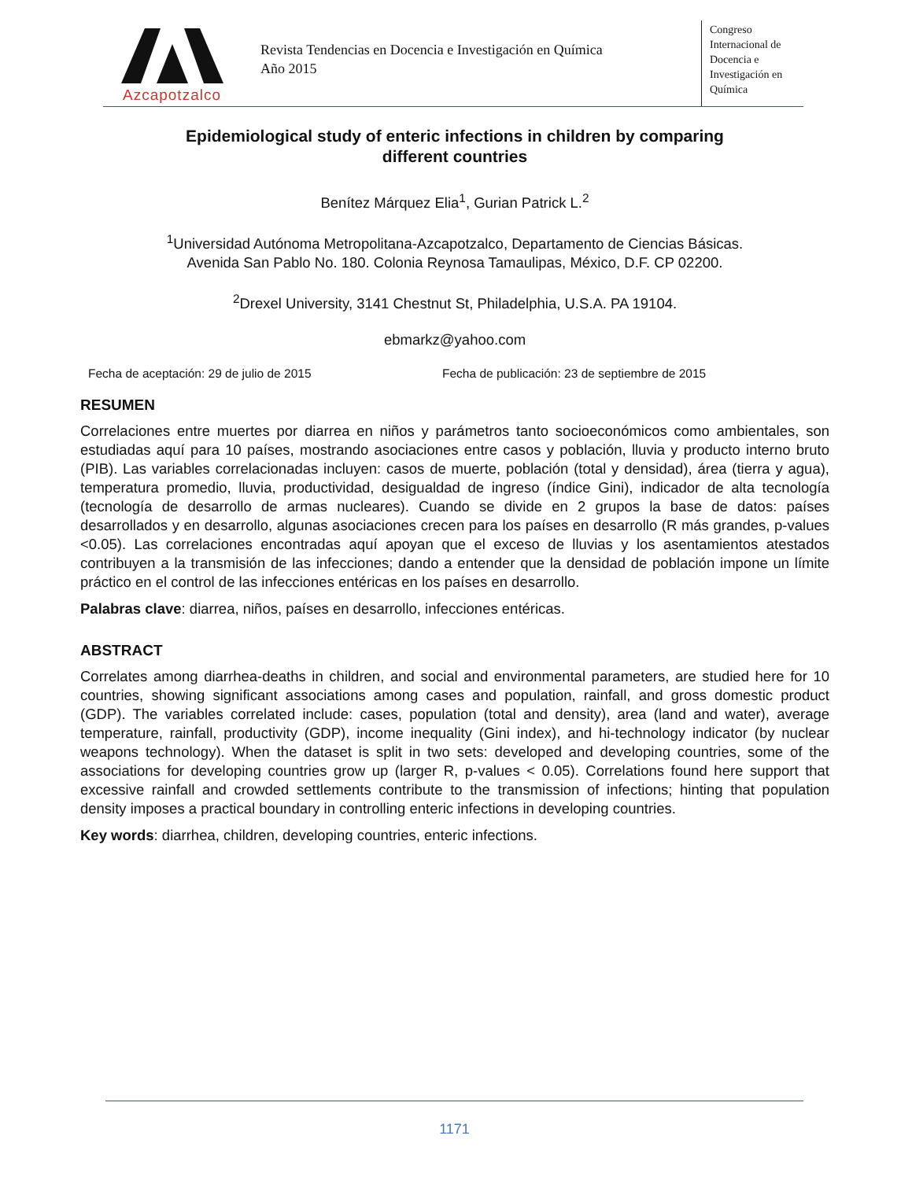Azcapotzalco
Revista Tendencias en Docencia e Investigación en Química
Año 2015
Congreso
Internacional de
Docencia e
Investigación en
Química
Epidemiological study of enteric infections in children by comparing
different countries
Benítez Márquez Elia<sup>1</sup>, Gurian Patrick L.<sup>2</sup>
<sup>1</sup> Universidad Autónoma Metropolitana-Azcapotzalco, Departamento de Ciencias Básicas.
Avenida San Pablo No. 180. Colonia Reynosa Tamaulipas, México, D.F. CP 02200.
<sup>2</sup> Drexel University, 3141 Chestnut St, Philadelphia, U.S.A. PA 19104.
ebmarkz@yahoo.com
Fecha de aceptación: 29 de julio de 2015 Fecha de publicación: 23 de septiembre de 2015
RESUMEN
Correlaciones entre muertes por diarrea en niños y parámetros tanto socioeconómicos como ambientales, son estudiadas aquí para 10 países, mostrando asociaciones entre casos y población, lluvia y producto interno bruto (PIB). Las variables correlacionadas incluyen: casos de muerte, población (total y densidad), área (tierra y agua), temperatura promedio, lluvia, productividad, desigualdad de ingreso (índice Gini), indicador de alta tecnología (tecnología de desarrollo de armas nucleares). Cuando se divide en 2 grupos la base de datos: países desarrollados y en desarrollo, algunas asociaciones crecen para los países en desarrollo (R más grandes, p-values <0.05). Las correlaciones encontradas aquí apoyan que el exceso de lluvias y los asentamientos atestados contribuyen a la transmisión de las infecciones; dando a entender que la densidad de población impone un límite práctico en el control de las infecciones entéricas en los países en desarrollo.
Palabras clave: diarrea, niños, países en desarrollo, infecciones entéricas.
ABSTRACT
Correlates among diarrhea-deaths in children, and social and environmental parameters, are studied here for 10 countries, showing significant associations among cases and population, rainfall, and gross domestic product (GDP). The variables correlated include: cases, population (total and density), area (land and water), average temperature, rainfall, productivity (GDP), income inequality (Gini index), and hi-technology indicator (by nuclear weapons technology). When the dataset is split in two sets: developed and developing countries, some of the associations for developing countries grow up (larger R, p-values < 0.05). Correlations found here support that excessive rainfall and crowded settlements contribute to the transmission of infections; hinting that population density imposes a practical boundary in controlling enteric infections in developing countries.
Key words: diarrhea, children, developing countries, enteric infections.
1171